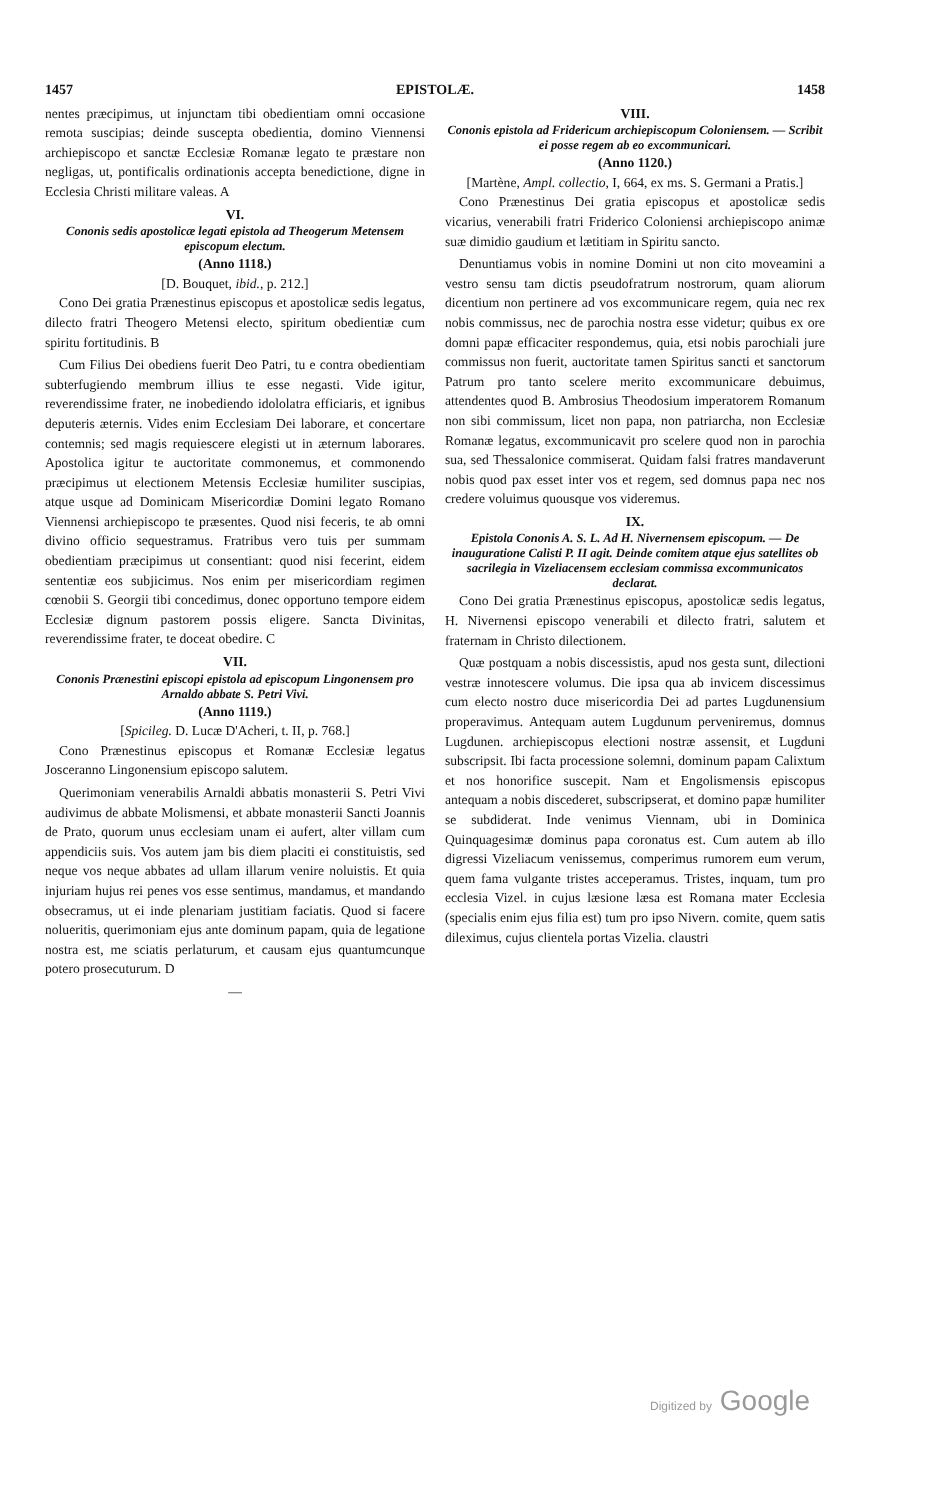1457 EPISTOLÆ. 1458
nentes præcipimus, ut injunctam tibi obedientiam omni occasione remota suscipias; deinde suscepta obedientia, domino Viennensi archiepiscopo et sanctæ Ecclesiæ Romanæ legato te præstare non negligas, ut, pontificalis ordinationis accepta benedictione, digne in Ecclesia Christi militare valeas. A
VI.
Cononis sedis apostolicæ legati epistola ad Theogerum Metensem episcopum electum.
(Anno 1118.)
[D. Bouquet, ibid., p. 212.]
Cono Dei gratia Prænestinus episcopus et apostolicæ sedis legatus, dilecto fratri Theogero Metensi electo, spiritum obedientiæ cum spiritu fortitudinis. B
Cum Filius Dei obediens fuerit Deo Patri, tu e contra obedientiam subterfugiendo membrum illius te esse negasti. Vide igitur, reverendissime frater, ne inobediendo idololatra efficiaris, et ignibus deputeris æternis. Vides enim Ecclesiam Dei laborare, et concertare contemnis; sed magis requiescere elegisti ut in æternum laborares. Apostolica igitur te auctoritate commonemus, et commonendo præcipimus ut electionem Metensis Ecclesiæ humiliter suscipias, atque usque ad Dominicam Misericordiæ Domini legato Romano Viennensi archiepiscopo te præsentes. Quod nisi feceris, te ab omni divino officio sequestramus. Fratribus vero tuis per summam obedientiam præcipimus ut consentiant: quod nisi fecerint, eidem sententiæ eos subjicimus. Nos enim per misericordiam regimen cœnobii S. Georgii tibi concedimus, donec opportuno tempore eidem Ecclesiæ dignum pastorem possis eligere. Sancta Divinitas, reverendissime frater, te doceat obedire. C
VII.
Cononis Prænestini episcopi epistola ad episcopum Lingonensem pro Arnaldo abbate S. Petri Vivi.
(Anno 1119.)
[Spicileg. D. Lucæ D'Acheri, t. II, p. 768.]
Cono Prænestinus episcopus et Romanæ Ecclesiæ legatus Josceranno Lingonensium episcopo salutem.
Querimoniam venerabilis Arnaldi abbatis monasterii S. Petri Vivi audivimus de abbate Molismensi, et abbate monasterii Sancti Joannis de Prato, quorum unus ecclesiam unam ei aufert, alter villam cum appendiciis suis. Vos autem jam bis diem placiti ei constituistis, sed neque vos neque abbates ad ullam illarum venire noluistis. Et quia injuriam hujus rei penes vos esse sentimus, mandamus, et mandando obsecramus, ut ei inde plenariam justitiam faciatis. Quod si facere nolueritis, querimoniam ejus ante dominum papam, quia de legatione nostra est, me sciatis perlaturum, et causam ejus quantumcunque potero prosecuturum. D
—
VIII.
Cononis epistola ad Fridericum archiepiscopum Coloniensem. — Scribit ei posse regem ab eo excommunicari.
(Anno 1120.)
[Martène, Ampl. collectio, I, 664, ex ms. S. Germani a Pratis.]
Cono Prænestinus Dei gratia episcopus et apostolicæ sedis vicarius, venerabili fratri Friderico Coloniensi archiepiscopo animæ suæ dimidio gaudium et lætitiam in Spiritu sancto.
Denuntiamus vobis in nomine Domini ut non cito moveamini a vestro sensu tam dictis pseudofratrum nostrorum, quam aliorum dicentium non pertinere ad vos excommunicare regem, quia nec rex nobis commissus, nec de parochia nostra esse videtur; quibus ex ore domni papæ efficaciter respondemus, quia, etsi nobis parochiali jure commissus non fuerit, auctoritate tamen Spiritus sancti et sanctorum Patrum pro tanto scelere merito excommunicare debuimus, attendentes quod B. Ambrosius Theodosium imperatorem Romanum non sibi commissum, licet non papa, non patriarcha, non Ecclesiæ Romanæ legatus, excommunicavit pro scelere quod non in parochia sua, sed Thessalonice commiserat. Quidam falsi fratres mandaverunt nobis quod pax esset inter vos et regem, sed domnus papa nec nos credere voluimus quousque vos videremus.
IX.
Epistola Cononis A. S. L. Ad H. Nivernensem episcopum. — De inauguratione Calisti P. II agit. Deinde comitem atque ejus satellites ob sacrilegia in Vizeliacensem ecclesiam commissa excommunicatos declarat.
Cono Dei gratia Prænestinus episcopus, apostolicæ sedis legatus, H. Nivernensi episcopo venerabili et dilecto fratri, salutem et fraternam in Christo dilectionem.
Quæ postquam a nobis discessistis, apud nos gesta sunt, dilectioni vestræ innotescere volumus. Die ipsa qua ab invicem discessimus cum electo nostro duce misericordia Dei ad partes Lugdunensium properavimus. Antequam autem Lugdunum perveniremus, domnus Lugdunen. archiepiscopus electioni nostræ assensit, et Lugduni subscripsit. Ibi facta processione solemni, dominum papam Calixtum et nos honorifice suscepit. Nam et Engolismensis episcopus antequam a nobis discederet, subscripserat, et domino papæ humiliter se subdiderat. Inde venimus Viennam, ubi in Dominica Quinquagesimæ dominus papa coronatus est. Cum autem ab illo digressi Vizeliacum venissemus, comperimus rumorem eum verum, quem fama vulgante tristes acceperamus. Tristes, inquam, tum pro ecclesia Vizel. in cujus læsione læsa est Romana mater Ecclesia (specialis enim ejus filia est) tum pro ipso Nivern. comite, quem satis dileximus, cujus clientela portas Vizelia. claustri
Digitized by Google